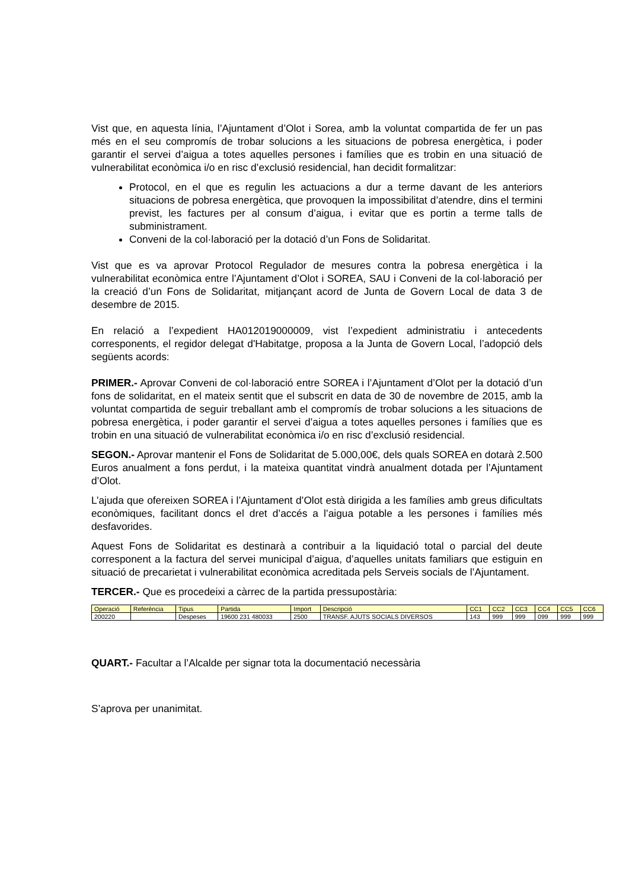Vist que, en aquesta línia, l’Ajuntament d’Olot i Sorea, amb la voluntat compartida de fer un pas més en el seu compromís de trobar solucions a les situacions de pobresa energètica, i poder garantir el servei d’aigua a totes aquelles persones i famílies que es trobin en una situació de vulnerabilitat econòmica i/o en risc d’exclusió residencial, han decidit formalitzar:
Protocol, en el que es regulin les actuacions a dur a terme davant de les anteriors situacions de pobresa energètica, que provoquen la impossibilitat d’atendre, dins el termini previst, les factures per al consum d’aigua, i evitar que es portin a terme talls de subministrament.
Conveni de la col·laboració per la dotació d’un Fons de Solidaritat.
Vist que es va aprovar Protocol Regulador de mesures contra la pobresa energètica i la vulnerabilitat econòmica entre l’Ajuntament d’Olot i SOREA, SAU i Conveni de la col·laboració per la creació d’un Fons de Solidaritat, mitjançant acord de Junta de Govern Local de data 3 de desembre de 2015.
En relació a l’expedient HA012019000009, vist l’expedient administratiu i antecedents corresponents, el regidor delegat d'Habitatge, proposa a la Junta de Govern Local, l’adopció dels següents acords:
PRIMER.- Aprovar Conveni de col·laboració entre SOREA i l’Ajuntament d’Olot per la dotació d’un fons de solidaritat, en el mateix sentit que el subscrit en data de 30 de novembre de 2015, amb la voluntat compartida de seguir treballant amb el compromís de trobar solucions a les situacions de pobresa energètica, i poder garantir el servei d’aigua a totes aquelles persones i famílies que es trobin en una situació de vulnerabilitat econòmica i/o en risc d’exclusió residencial.
SEGON.- Aprovar mantenir el Fons de Solidaritat de 5.000,00€, dels quals SOREA en dotarà 2.500 Euros anualment a fons perdut, i la mateixa quantitat vindrà anualment dotada per l’Ajuntament d’Olot.
L’ajuda que ofereixen SOREA i l’Ajuntament d’Olot està dirigida a les famílies amb greus dificultats econòmiques, facilitant doncs el dret d’accés a l’aigua potable a les persones i famílies més desfavorides.
Aquest Fons de Solidaritat es destinarà a contribuir a la liquidació total o parcial del deute corresponent a la factura del servei municipal d’aigua, d’aquelles unitats familiars que estiguin en situació de precarietat i vulnerabilitat econòmica acreditada pels Serveis socials de l’Ajuntament.
TERCER.- Que es procedeixi a càrrec de la partida pressupostària:
| Operació | Referència | Tipus | Partida | Import | Descripció | CC1 | CC2 | CC3 | CC4 | CC5 | CC6 |
| 200220 | | Despeses | 19600 231 480033 | 2500 | TRANSF. AJUTS SOCIALS DIVERSOS | 143 | 999 | 999 | 099 | 999 | 999 |
QUART.- Facultar a l’Alcalde per signar tota la documentació necessària
S’aprova per unanimitat.